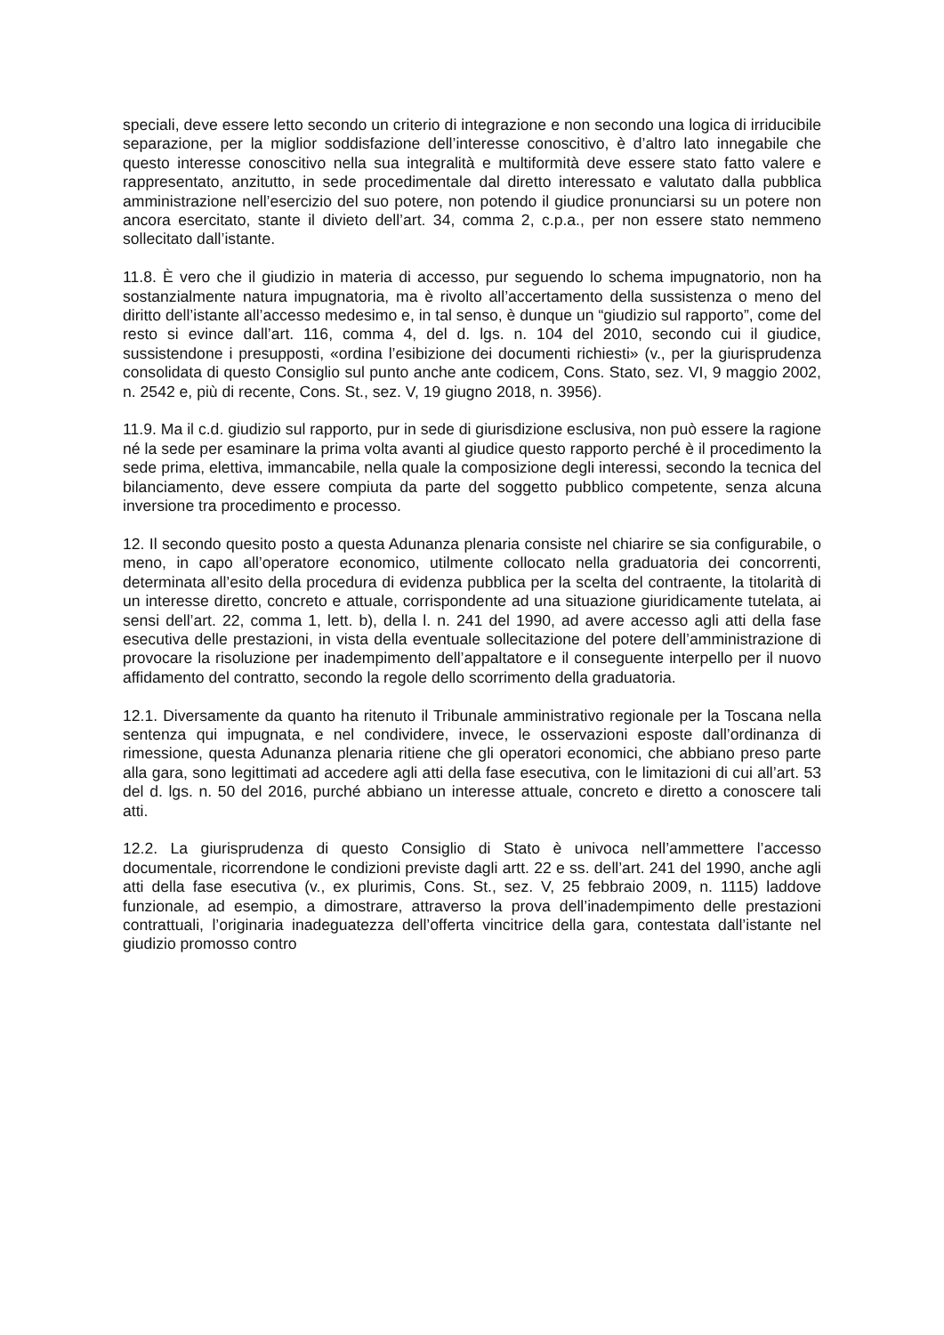speciali, deve essere letto secondo un criterio di integrazione e non secondo una logica di irriducibile separazione, per la miglior soddisfazione dell’interesse conoscitivo, è d’altro lato innegabile che questo interesse conoscitivo nella sua integralità e multiformità deve essere stato fatto valere e rappresentato, anzitutto, in sede procedimentale dal diretto interessato e valutato dalla pubblica amministrazione nell’esercizio del suo potere, non potendo il giudice pronunciarsi su un potere non ancora esercitato, stante il divieto dell’art. 34, comma 2, c.p.a., per non essere stato nemmeno sollecitato dall’istante.
11.8. È vero che il giudizio in materia di accesso, pur seguendo lo schema impugnatorio, non ha sostanzialmente natura impugnatoria, ma è rivolto all’accertamento della sussistenza o meno del diritto dell’istante all’accesso medesimo e, in tal senso, è dunque un “giudizio sul rapporto”, come del resto si evince dall’art. 116, comma 4, del d. lgs. n. 104 del 2010, secondo cui il giudice, sussistendone i presupposti, «ordina l’esibizione dei documenti richiesti» (v., per la giurisprudenza consolidata di questo Consiglio sul punto anche ante codicem, Cons. Stato, sez. VI, 9 maggio 2002, n. 2542 e, più di recente, Cons. St., sez. V, 19 giugno 2018, n. 3956).
11.9. Ma il c.d. giudizio sul rapporto, pur in sede di giurisdizione esclusiva, non può essere la ragione né la sede per esaminare la prima volta avanti al giudice questo rapporto perché è il procedimento la sede prima, elettiva, immancabile, nella quale la composizione degli interessi, secondo la tecnica del bilanciamento, deve essere compiuta da parte del soggetto pubblico competente, senza alcuna inversione tra procedimento e processo.
12. Il secondo quesito posto a questa Adunanza plenaria consiste nel chiarire se sia configurabile, o meno, in capo all’operatore economico, utilmente collocato nella graduatoria dei concorrenti, determinata all’esito della procedura di evidenza pubblica per la scelta del contraente, la titolarità di un interesse diretto, concreto e attuale, corrispondente ad una situazione giuridicamente tutelata, ai sensi dell’art. 22, comma 1, lett. b), della l. n. 241 del 1990, ad avere accesso agli atti della fase esecutiva delle prestazioni, in vista della eventuale sollecitazione del potere dell’amministrazione di provocare la risoluzione per inadempimento dell’appaltatore e il conseguente interpello per il nuovo affidamento del contratto, secondo la regole dello scorrimento della graduatoria.
12.1. Diversamente da quanto ha ritenuto il Tribunale amministrativo regionale per la Toscana nella sentenza qui impugnata, e nel condividere, invece, le osservazioni esposte dall’ordinanza di rimessione, questa Adunanza plenaria ritiene che gli operatori economici, che abbiano preso parte alla gara, sono legittimati ad accedere agli atti della fase esecutiva, con le limitazioni di cui all’art. 53 del d. lgs. n. 50 del 2016, purché abbiano un interesse attuale, concreto e diretto a conoscere tali atti.
12.2. La giurisprudenza di questo Consiglio di Stato è univoca nell’ammettere l’accesso documentale, ricorrendone le condizioni previste dagli artt. 22 e ss. dell’art. 241 del 1990, anche agli atti della fase esecutiva (v., ex plurimis, Cons. St., sez. V, 25 febbraio 2009, n. 1115) laddove funzionale, ad esempio, a dimostrare, attraverso la prova dell’inadempimento delle prestazioni contrattuali, l’originaria inadeguatezza dell’offerta vincitrice della gara, contestata dall’istante nel giudizio promosso contro